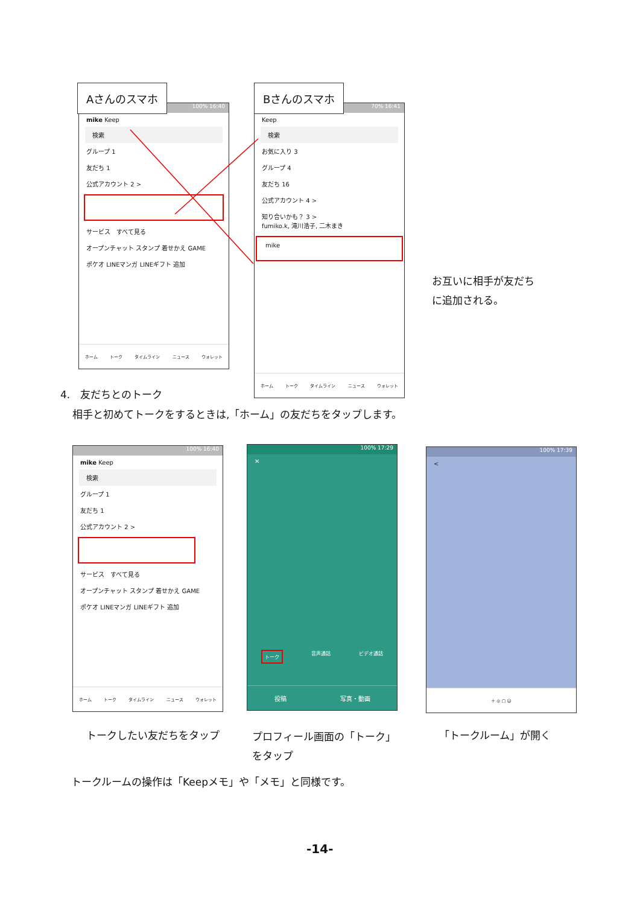100% 16:40
mike Keep
検索
グループ 1
友だち 1
公式アカウント 2 >
サービス　すべて見る
オープンチャット スタンプ 着せかえ GAME
ポケオ LINEマンガ LINEギフト 追加
ホーム トーク タイムライン ニュース ウォレット
Aさんのスマホ
70% 16:41
Keep
検索
お気に入り 3
グループ 4
友だち 16
公式アカウント 4 >
知り合いかも？ 3 >
fumiko.k, 滝川浩子, 二木まき
mike
ホーム トーク タイムライン ニュース ウォレット
Bさんのスマホ
お互いに相手が友だち
に追加される。
4.　友だちとのトーク
相手と初めてトークをするときは,「ホーム」の友だちをタップします。
100% 16:40
mike Keep
検索
グループ 1
友だち 1
公式アカウント 2 >
サービス　すべて見る
オープンチャット スタンプ 着せかえ GAME
ポケオ LINEマンガ LINEギフト 追加
ホーム トーク タイムライン ニュース ウォレット
100% 17:29
✕
トーク 音声通話 ビデオ通話
投稿 写真・動画
100% 17:39
<
＋ ◎ ▢ ☺
トークしたい友だちをタップ
プロフィール画面の「トーク」
をタップ
「トークルーム」が開く
トークルームの操作は「Keepメモ」や「メモ」と同様です。
-14-